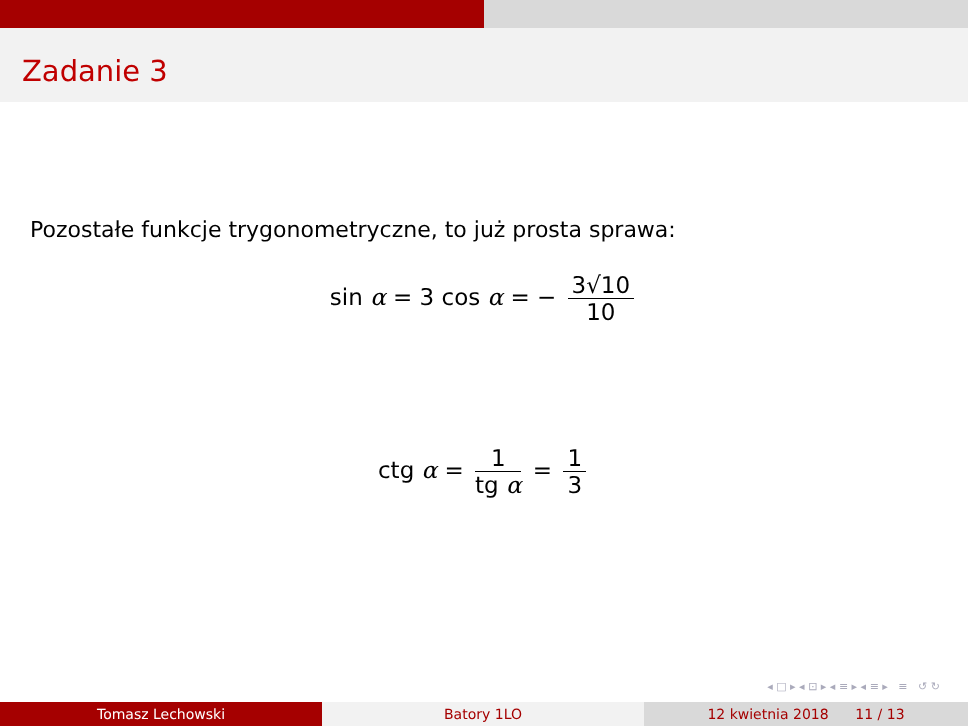Zadanie 3
Pozostałe funkcje trygonometryczne, to już prosta sprawa:
sin α = 3 cos α = − 3√10 10
ctg α = 1 tg α = 1 3
◂ □ ▸ ◂ ⊡ ▸ ◂ ≡ ▸ ◂ ≡ ▸ ≡ ↺ ↻
Tomasz Lechowski Batory 1LO 12 kwietnia 2018 11 / 13